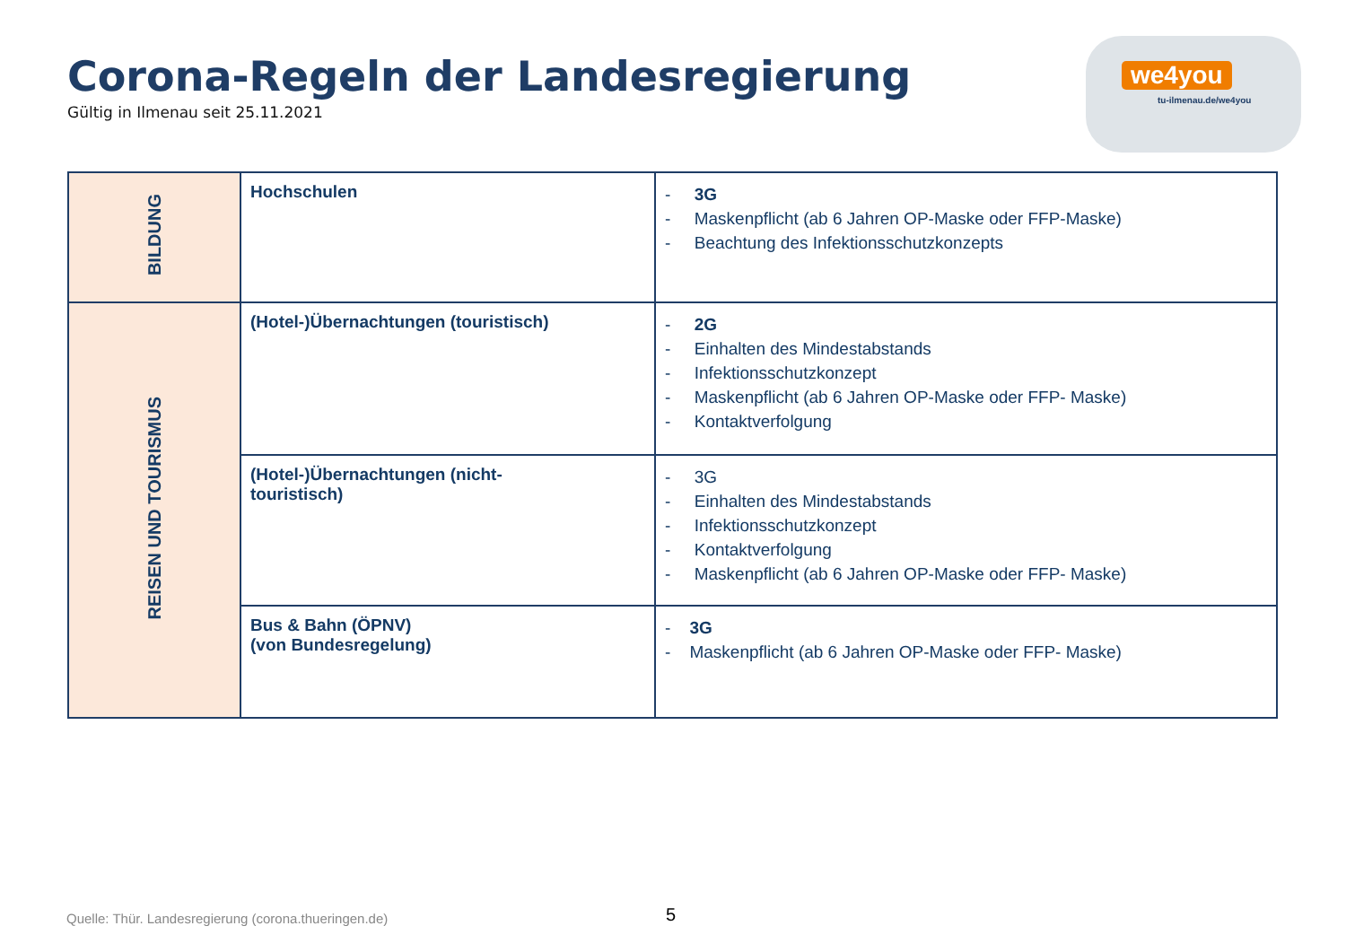Corona-Regeln der Landesregierung
Gültig in Ilmenau seit 25.11.2021
we4you
tu-ilmenau.de/we4you
| BILDUNG | Hochschulen | - 3G - Maskenpflicht (ab 6 Jahren OP-Maske oder FFP-Maske) - Beachtung des Infektionsschutzkonzepts |
| REISEN UND TOURISMUS | (Hotel-)Übernachtungen (touristisch) | - 2G - Einhalten des Mindestabstands - Infektionsschutzkonzept - Maskenpflicht (ab 6 Jahren OP-Maske oder FFP- Maske) - Kontaktverfolgung |
| | (Hotel-)Übernachtungen (nicht- touristisch) | - 3G - Einhalten des Mindestabstands - Infektionsschutzkonzept - Kontaktverfolgung - Maskenpflicht (ab 6 Jahren OP-Maske oder FFP- Maske) |
| | Bus & Bahn (ÖPNV) (von Bundesregelung) | - 3G - Maskenpflicht (ab 6 Jahren OP-Maske oder FFP- Maske) |
Quelle: Thür. Landesregierung (corona.thueringen.de)
5